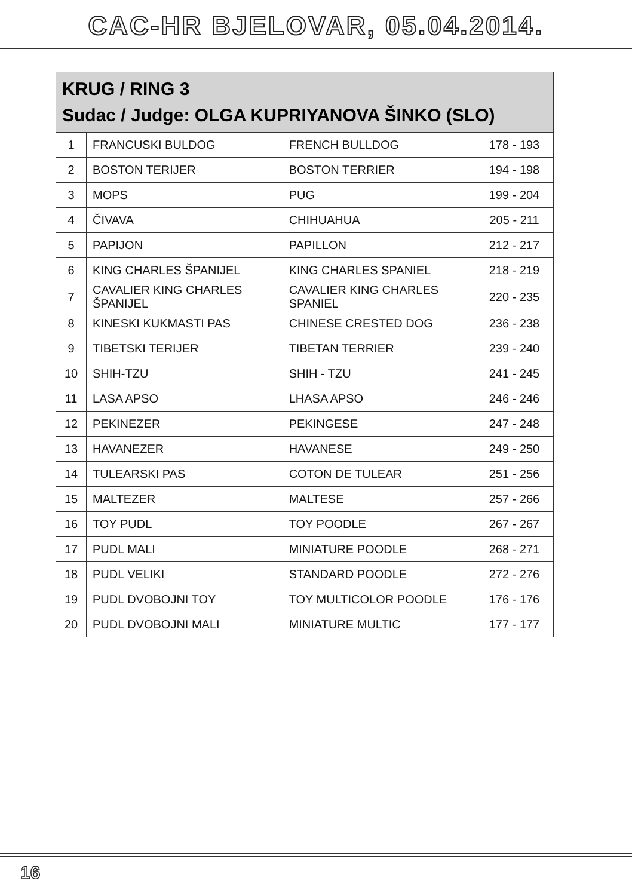CAC-HR BJELOVAR, 05.04.2014.
| KRUG / RING 3 Sudac / Judge: OLGA KUPRIYANOVA ŠINKO (SLO) | | | |
| --- | --- | --- | --- |
| 1 | FRANCUSKI BULDOG | FRENCH BULLDOG | 178 - 193 |
| 2 | BOSTON TERIJER | BOSTON TERRIER | 194 - 198 |
| 3 | MOPS | PUG | 199 - 204 |
| 4 | ČIVAVA | CHIHUAHUA | 205 - 211 |
| 5 | PAPIJON | PAPILLON | 212 - 217 |
| 6 | KING CHARLES ŠPANIJEL | KING CHARLES SPANIEL | 218 - 219 |
| 7 | CAVALIER KING CHARLES ŠPANIJEL | CAVALIER KING CHARLES SPANIEL | 220 - 235 |
| 8 | KINESKI KUKMASTI PAS | CHINESE CRESTED DOG | 236 - 238 |
| 9 | TIBETSKI TERIJER | TIBETAN TERRIER | 239 - 240 |
| 10 | SHIH-TZU | SHIH - TZU | 241 - 245 |
| 11 | LASA APSO | LHASA APSO | 246 - 246 |
| 12 | PEKINEZER | PEKINGESE | 247 - 248 |
| 13 | HAVANEZER | HAVANESE | 249 - 250 |
| 14 | TULEARSKI PAS | COTON DE TULEAR | 251 - 256 |
| 15 | MALTEZER | MALTESE | 257 - 266 |
| 16 | TOY PUDL | TOY POODLE | 267 - 267 |
| 17 | PUDL MALI | MINIATURE POODLE | 268 - 271 |
| 18 | PUDL VELIKI | STANDARD POODLE | 272 - 276 |
| 19 | PUDL DVOBOJNI TOY | TOY MULTICOLOR POODLE | 176 - 176 |
| 20 | PUDL DVOBOJNI MALI | MINIATURE MULTIC | 177 - 177 |
16